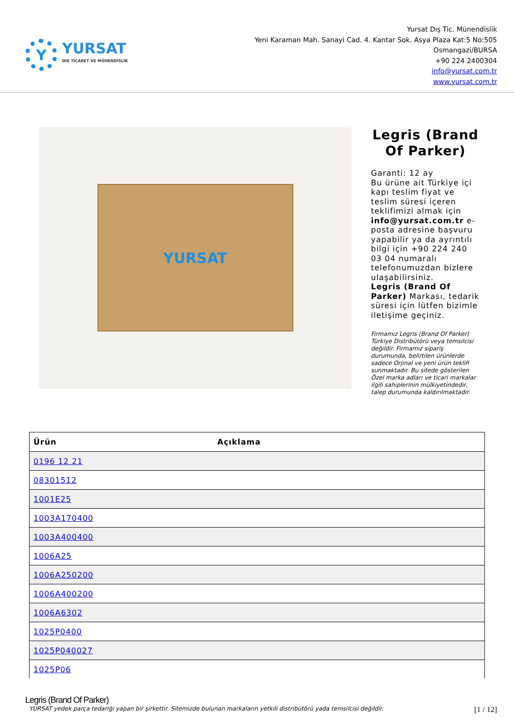Y
YURSAT
DIŞ TİCARET VE MÜHENDİSLİK
Yursat Dış Tic. Münendislik
Yeni Karaman Mah. Sanayi Cad. 4. Kantar Sok. Asya Plaza Kat:5 No:505
Osmangazi/BURSA
+90 224 2400304
info@yursat.com.tr
www.yursat.com.tr
YURSAT
Legris (Brand Of Parker)
Garanti: 12 ay
Bu ürüne ait Türkiye içi kapı teslim fiyat ve teslim süresi içeren teklifimizi almak için info@yursat.com.tr e-posta adresine başvuru yapabilir ya da ayrıntılı bilgi için +90 224 240 03 04 numaralı telefonumuzdan bizlere ulaşabilirsiniz.
Legris (Brand Of Parker) Markası, tedarik süresi için lütfen bizimle iletişime geçiniz.
Firmamız Legris (Brand Of Parker) Türkiye Distribütörü veya temsilcisi değildir. Firmamız sipariş durumunda, belirtilen ürünlerde sadece Orjinal ve yeni ürün teklifi sunmaktadır. Bu sitede gösterilen Özel marka adları ve ticari markalar ilgili sahiplerinin mülkiyetindedir, talep durumunda kaldırılmaktadır.
| Ürün | Açıklama |
| --- | --- |
| 0196 12 21 | |
| 08301512 | |
| 1001E25 | |
| 1003A170400 | |
| 1003A400400 | |
| 1006A25 | |
| 1006A250200 | |
| 1006A400200 | |
| 1006A6302 | |
| 1025P0400 | |
| 1025P040027 | |
| 1025P06 | |
Legris (Brand Of Parker)
YURSAT yedek parça tedariği yapan bir şirkettir. Sitemizde bulunan markaların yetkili distribütörü yada temsilcisi değildir. [1 / 12]